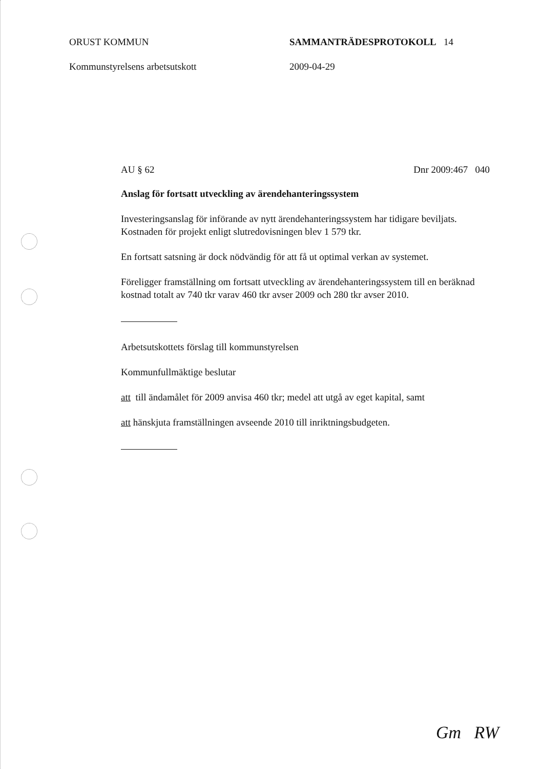ORUST KOMMUN
Kommunstyrelsens arbetsutskott
SAMMANTRÄDESPROTOKOLL 14
2009-04-29
AU § 62 Dnr 2009:467 040
Anslag för fortsatt utveckling av ärendehanteringssystem
Investeringsanslag för införande av nytt ärendehanteringssystem har tidigare beviljats. Kostnaden för projekt enligt slutredovisningen blev 1 579 tkr.
En fortsatt satsning är dock nödvändig för att få ut optimal verkan av systemet.
Föreligger framställning om fortsatt utveckling av ärendehanteringssystem till en beräknad kostnad totalt av 740 tkr varav 460 tkr avser 2009 och 280 tkr avser 2010.
Arbetsutskottets förslag till kommunstyrelsen
Kommunfullmäktige beslutar
att till ändamålet för 2009 anvisa 460 tkr; medel att utgå av eget kapital, samt
att hänskjuta framställningen avseende 2010 till inriktningsbudgeten.
Gm RW